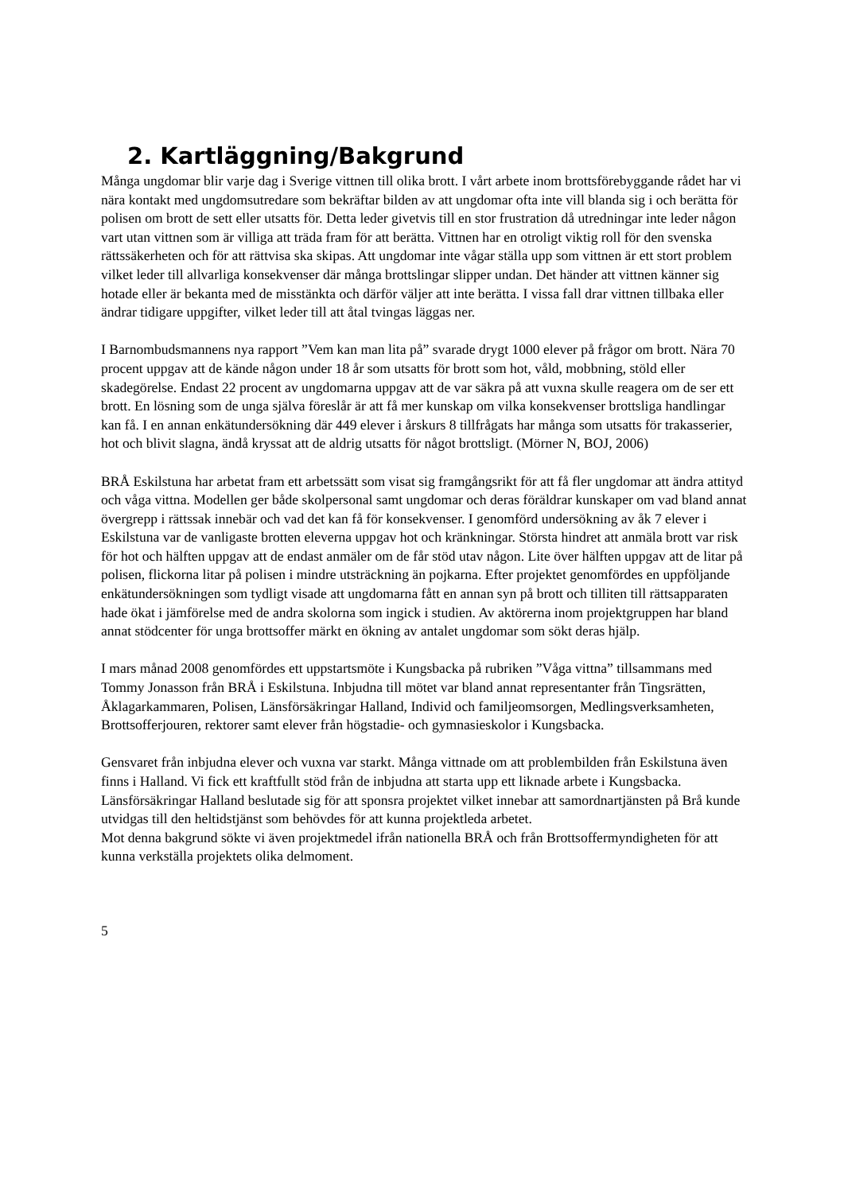2. Kartläggning/Bakgrund
Många ungdomar blir varje dag i Sverige vittnen till olika brott. I vårt arbete inom brottsförebyggande rådet har vi nära kontakt med ungdomsutredare som bekräftar bilden av att ungdomar ofta inte vill blanda sig i och berätta för polisen om brott de sett eller utsatts för. Detta leder givetvis till en stor frustration då utredningar inte leder någon vart utan vittnen som är villiga att träda fram för att berätta. Vittnen har en otroligt viktig roll för den svenska rättssäkerheten och för att rättvisa ska skipas. Att ungdomar inte vågar ställa upp som vittnen är ett stort problem vilket leder till allvarliga konsekvenser där många brottslingar slipper undan. Det händer att vittnen känner sig hotade eller är bekanta med de misstänkta och därför väljer att inte berätta. I vissa fall drar vittnen tillbaka eller ändrar tidigare uppgifter, vilket leder till att åtal tvingas läggas ner.
I Barnombudsmannens nya rapport ”Vem kan man lita på” svarade drygt 1000 elever på frågor om brott. Nära 70 procent uppgav att de kände någon under 18 år som utsatts för brott som hot, våld, mobbning, stöld eller skadegörelse. Endast 22 procent av ungdomarna uppgav att de var säkra på att vuxna skulle reagera om de ser ett brott. En lösning som de unga själva föreslår är att få mer kunskap om vilka konsekvenser brottsliga handlingar kan få. I en annan enkätundersökning där 449 elever i årskurs 8 tillfrågats har många som utsatts för trakasserier, hot och blivit slagna, ändå kryssat att de aldrig utsatts för något brottsligt. (Mörner N, BOJ, 2006)
BRÅ Eskilstuna har arbetat fram ett arbetssätt som visat sig framgångsrikt för att få fler ungdomar att ändra attityd och våga vittna. Modellen ger både skolpersonal samt ungdomar och deras föräldrar kunskaper om vad bland annat övergrepp i rättssak innebär och vad det kan få för konsekvenser. I genomförd undersökning av åk 7 elever i Eskilstuna var de vanligaste brotten eleverna uppgav hot och kränkningar. Största hindret att anmäla brott var risk för hot och hälften uppgav att de endast anmäler om de får stöd utav någon. Lite över hälften uppgav att de litar på polisen, flickorna litar på polisen i mindre utsträckning än pojkarna. Efter projektet genomfördes en uppföljande enkätundersökningen som tydligt visade att ungdomarna fått en annan syn på brott och tilliten till rättsapparaten hade ökat i jämförelse med de andra skolorna som ingick i studien. Av aktörerna inom projektgruppen har bland annat stödcenter för unga brottsoffer märkt en ökning av antalet ungdomar som sökt deras hjälp.
I mars månad 2008 genomfördes ett uppstartsmöte i Kungsbacka på rubriken ”Våga vittna” tillsammans med Tommy Jonasson från BRÅ i Eskilstuna. Inbjudna till mötet var bland annat representanter från Tingsrätten, Åklagarkammaren, Polisen, Länsförsäkringar Halland, Individ och familjeomsorgen, Medlingsverksamheten, Brottsofferjouren, rektorer samt elever från högstadie- och gymnasieskolor i Kungsbacka.
Gensvaret från inbjudna elever och vuxna var starkt. Många vittnade om att problembilden från Eskilstuna även finns i Halland. Vi fick ett kraftfullt stöd från de inbjudna att starta upp ett liknade arbete i Kungsbacka. Länsförsäkringar Halland beslutade sig för att sponsra projektet vilket innebar att samordnartjänsten på Brå kunde utvidgas till den heltidstjänst som behövdes för att kunna projektleda arbetet.
Mot denna bakgrund sökte vi även projektmedel ifrån nationella BRÅ och från Brottsoffermyndigheten för att kunna verkställa projektets olika delmoment.
5